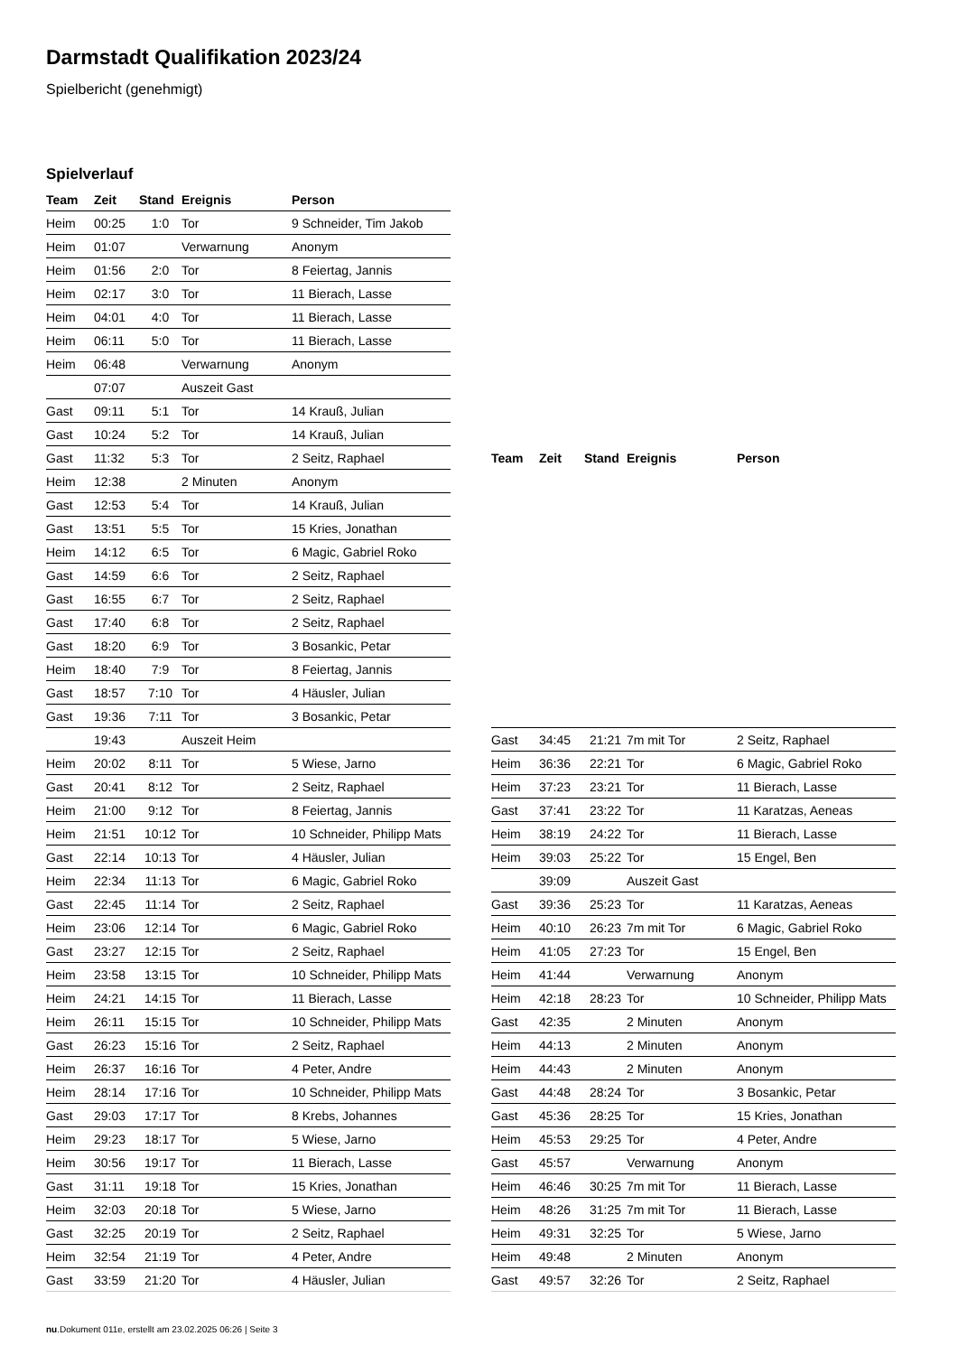Darmstadt Qualifikation 2023/24
Spielbericht (genehmigt)
Spielverlauf
| Team | Zeit | Stand | Ereignis | Person |
| --- | --- | --- | --- | --- |
| Heim | 00:25 | 1:0 | Tor | 9 Schneider, Tim Jakob |
| Heim | 01:07 | | Verwarnung | Anonym |
| Heim | 01:56 | 2:0 | Tor | 8 Feiertag, Jannis |
| Heim | 02:17 | 3:0 | Tor | 11 Bierach, Lasse |
| Heim | 04:01 | 4:0 | Tor | 11 Bierach, Lasse |
| Heim | 06:11 | 5:0 | Tor | 11 Bierach, Lasse |
| Heim | 06:48 | | Verwarnung | Anonym |
| | 07:07 | | Auszeit Gast | |
| Gast | 09:11 | 5:1 | Tor | 14 Krauß, Julian |
| Gast | 10:24 | 5:2 | Tor | 14 Krauß, Julian |
| Gast | 11:32 | 5:3 | Tor | 2 Seitz, Raphael |
| Heim | 12:38 | | 2 Minuten | Anonym |
| Gast | 12:53 | 5:4 | Tor | 14 Krauß, Julian |
| Gast | 13:51 | 5:5 | Tor | 15 Kries, Jonathan |
| Heim | 14:12 | 6:5 | Tor | 6 Magic, Gabriel Roko |
| Gast | 14:59 | 6:6 | Tor | 2 Seitz, Raphael |
| Gast | 16:55 | 6:7 | Tor | 2 Seitz, Raphael |
| Gast | 17:40 | 6:8 | Tor | 2 Seitz, Raphael |
| Gast | 18:20 | 6:9 | Tor | 3 Bosankic, Petar |
| Heim | 18:40 | 7:9 | Tor | 8 Feiertag, Jannis |
| Gast | 18:57 | 7:10 | Tor | 4 Häusler, Julian |
| Gast | 19:36 | 7:11 | Tor | 3 Bosankic, Petar |
| | 19:43 | | Auszeit Heim | |
| Heim | 20:02 | 8:11 | Tor | 5 Wiese, Jarno |
| Gast | 20:41 | 8:12 | Tor | 2 Seitz, Raphael |
| Heim | 21:00 | 9:12 | Tor | 8 Feiertag, Jannis |
| Heim | 21:51 | 10:12 | Tor | 10 Schneider, Philipp Mats |
| Gast | 22:14 | 10:13 | Tor | 4 Häusler, Julian |
| Heim | 22:34 | 11:13 | Tor | 6 Magic, Gabriel Roko |
| Gast | 22:45 | 11:14 | Tor | 2 Seitz, Raphael |
| Heim | 23:06 | 12:14 | Tor | 6 Magic, Gabriel Roko |
| Gast | 23:27 | 12:15 | Tor | 2 Seitz, Raphael |
| Heim | 23:58 | 13:15 | Tor | 10 Schneider, Philipp Mats |
| Heim | 24:21 | 14:15 | Tor | 11 Bierach, Lasse |
| Heim | 26:11 | 15:15 | Tor | 10 Schneider, Philipp Mats |
| Gast | 26:23 | 15:16 | Tor | 2 Seitz, Raphael |
| Heim | 26:37 | 16:16 | Tor | 4 Peter, Andre |
| Heim | 28:14 | 17:16 | Tor | 10 Schneider, Philipp Mats |
| Gast | 29:03 | 17:17 | Tor | 8 Krebs, Johannes |
| Heim | 29:23 | 18:17 | Tor | 5 Wiese, Jarno |
| Heim | 30:56 | 19:17 | Tor | 11 Bierach, Lasse |
| Gast | 31:11 | 19:18 | Tor | 15 Kries, Jonathan |
| Heim | 32:03 | 20:18 | Tor | 5 Wiese, Jarno |
| Gast | 32:25 | 20:19 | Tor | 2 Seitz, Raphael |
| Heim | 32:54 | 21:19 | Tor | 4 Peter, Andre |
| Gast | 33:59 | 21:20 | Tor | 4 Häusler, Julian |
| Team | Zeit | Stand | Ereignis | Person |
| --- | --- | --- | --- | --- |
| Gast | 34:45 | 21:21 | 7m mit Tor | 2 Seitz, Raphael |
| Heim | 36:36 | 22:21 | Tor | 6 Magic, Gabriel Roko |
| Heim | 37:23 | 23:21 | Tor | 11 Bierach, Lasse |
| Gast | 37:41 | 23:22 | Tor | 11 Karatzas, Aeneas |
| Heim | 38:19 | 24:22 | Tor | 11 Bierach, Lasse |
| Heim | 39:03 | 25:22 | Tor | 15 Engel, Ben |
| | 39:09 | | Auszeit Gast | |
| Gast | 39:36 | 25:23 | Tor | 11 Karatzas, Aeneas |
| Heim | 40:10 | 26:23 | 7m mit Tor | 6 Magic, Gabriel Roko |
| Heim | 41:05 | 27:23 | Tor | 15 Engel, Ben |
| Heim | 41:44 | | Verwarnung | Anonym |
| Heim | 42:18 | 28:23 | Tor | 10 Schneider, Philipp Mats |
| Gast | 42:35 | | 2 Minuten | Anonym |
| Heim | 44:13 | | 2 Minuten | Anonym |
| Heim | 44:43 | | 2 Minuten | Anonym |
| Gast | 44:48 | 28:24 | Tor | 3 Bosankic, Petar |
| Gast | 45:36 | 28:25 | Tor | 15 Kries, Jonathan |
| Heim | 45:53 | 29:25 | Tor | 4 Peter, Andre |
| Gast | 45:57 | | Verwarnung | Anonym |
| Heim | 46:46 | 30:25 | 7m mit Tor | 11 Bierach, Lasse |
| Heim | 48:26 | 31:25 | 7m mit Tor | 11 Bierach, Lasse |
| Heim | 49:31 | 32:25 | Tor | 5 Wiese, Jarno |
| Heim | 49:48 | | 2 Minuten | Anonym |
| Gast | 49:57 | 32:26 | Tor | 2 Seitz, Raphael |
nu.Dokument 011e, erstellt am 23.02.2025 06:26 | Seite 3